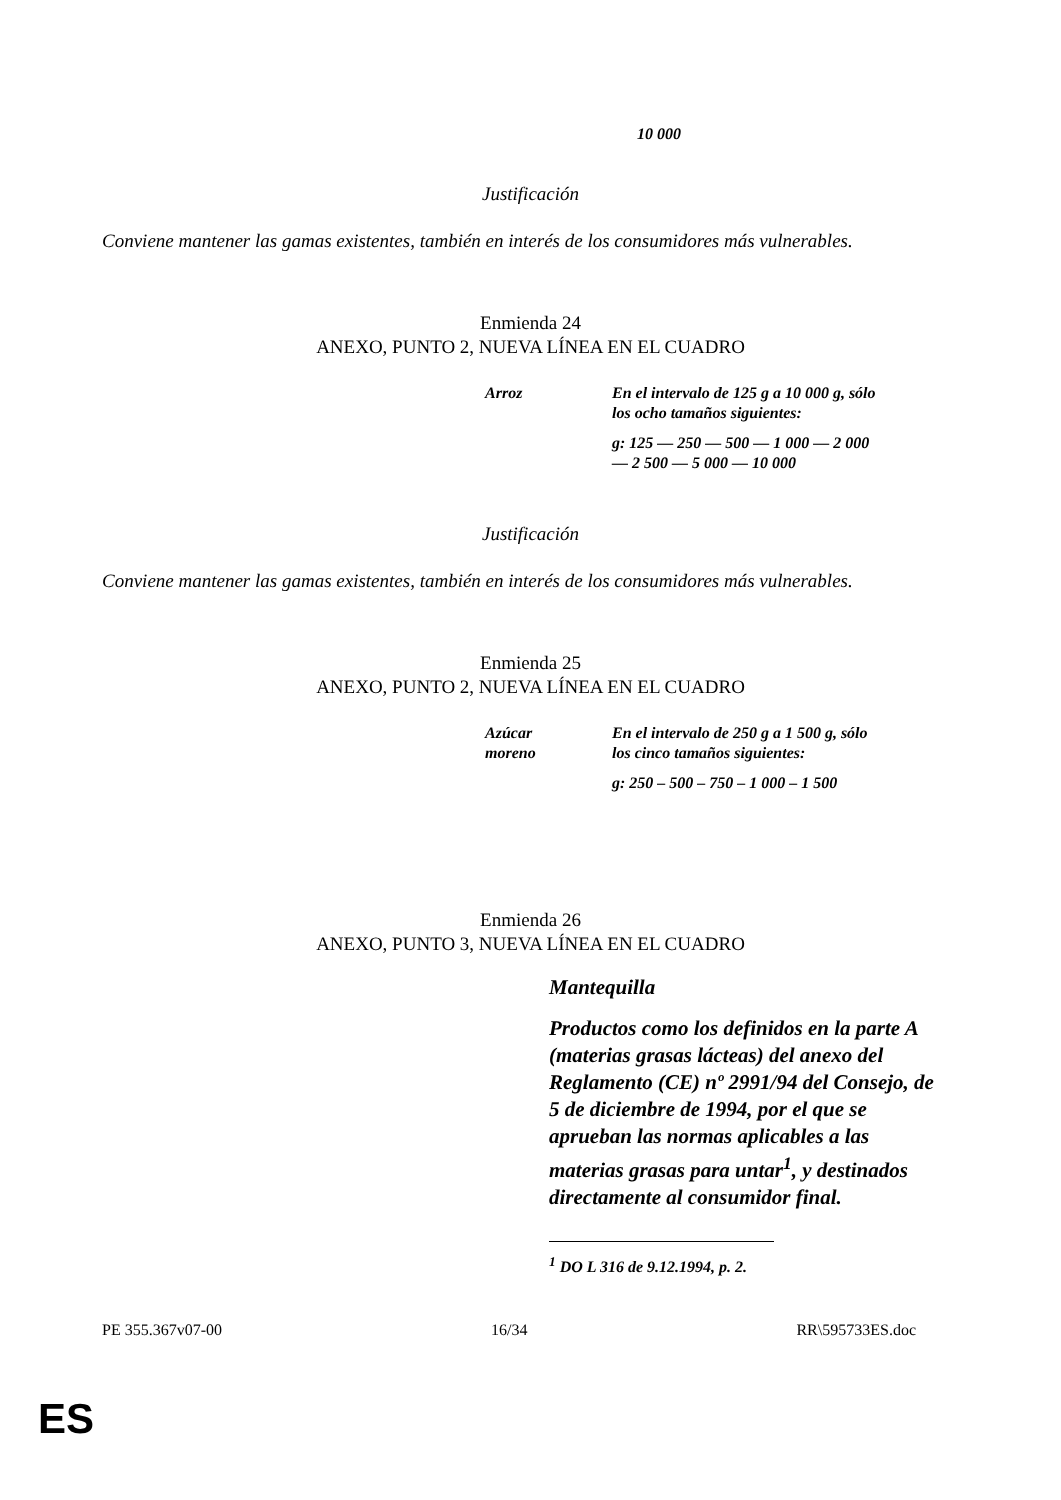10 000
Justificación
Conviene mantener las gamas existentes, también en interés de los consumidores más vulnerables.
Enmienda 24
ANEXO, PUNTO 2, NUEVA LÍNEA EN EL CUADRO
| Arroz | En el intervalo de 125 g a 10 000 g, sólo los ocho tamaños siguientes: |
| | g: 125 — 250 — 500 — 1 000 — 2 000 — 2 500 — 5 000 — 10 000 |
Justificación
Conviene mantener las gamas existentes, también en interés de los consumidores más vulnerables.
Enmienda 25
ANEXO, PUNTO 2, NUEVA LÍNEA EN EL CUADRO
| Azúcar moreno | En el intervalo de 250 g a 1 500 g, sólo los cinco tamaños siguientes: |
| | g: 250 – 500 – 750 – 1 000 – 1 500 |
Enmienda 26
ANEXO, PUNTO 3, NUEVA LÍNEA EN EL CUADRO
Mantequilla
Productos como los definidos en la parte A (materias grasas lácteas) del anexo del Reglamento (CE) nº 2991/94 del Consejo, de 5 de diciembre de 1994, por el que se aprueban las normas aplicables a las materias grasas para untar<sup>1</sup>, y destinados directamente al consumidor final.
<sup>1</sup> DO L 316 de 9.12.1994, p. 2.
PE 355.367v07-00 16/34 RR\595733ES.doc
ES